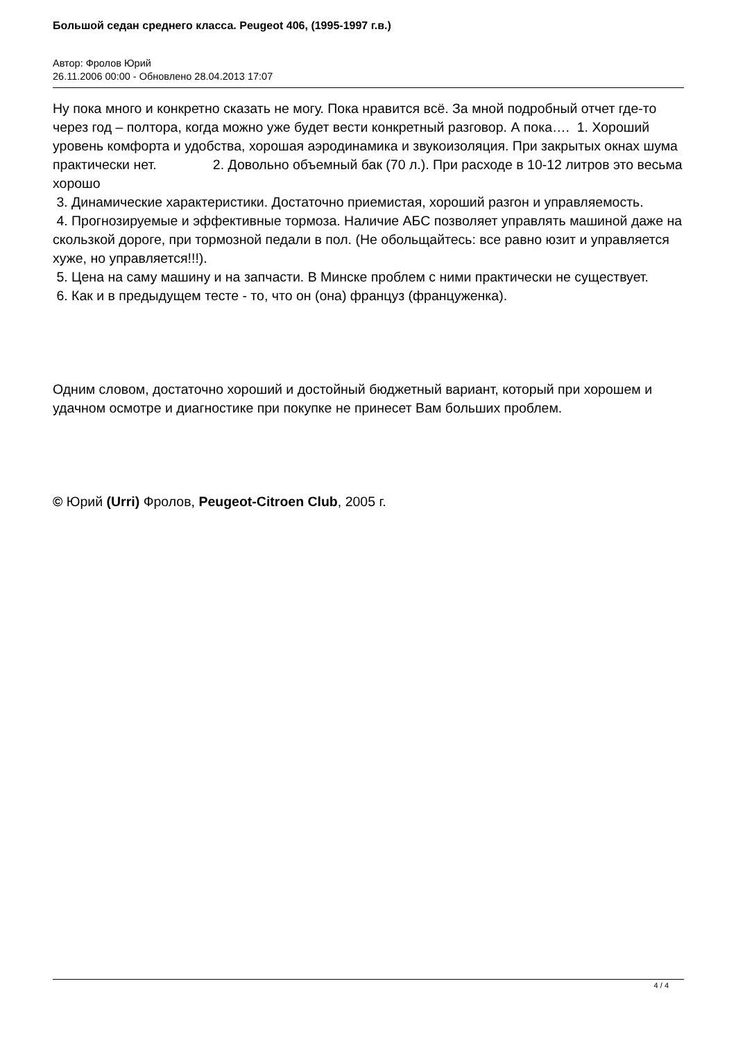Большой седан среднего класса. Peugeot 406, (1995-1997 г.в.)
Автор: Фролов Юрий
26.11.2006 00:00 - Обновлено 28.04.2013 17:07
Ну пока много и конкретно сказать не могу. Пока нравится всё. За мной подробный отчет где-то через год – полтора, когда можно уже будет вести конкретный разговор. А пока…. 1. Хороший уровень комфорта и удобства, хорошая аэродинамика и звукоизоляция. При закрытых окнах шума практически нет. 2. Довольно объемный бак (70 л.). При расходе в 10-12 литров это весьма хорошо
3. Динамические характеристики. Достаточно приемистая, хороший разгон и управляемость.
4. Прогнозируемые и эффективные тормоза. Наличие АБС позволяет управлять машиной даже на скользкой дороге, при тормозной педали в пол. (Не обольщайтесь: все равно юзит и управляется хуже, но управляется!!!).
5. Цена на саму машину и на запчасти. В Минске проблем с ними практически не существует.
6. Как и в предыдущем тесте - то, что он (она) француз (француженка).
Одним словом, достаточно хороший и достойный бюджетный вариант, который при хорошем и удачном осмотре и диагностике при покупке не принесет Вам больших проблем.
© Юрий (Urri) Фролов, Peugeot-Citroen Club, 2005 г.
4 / 4